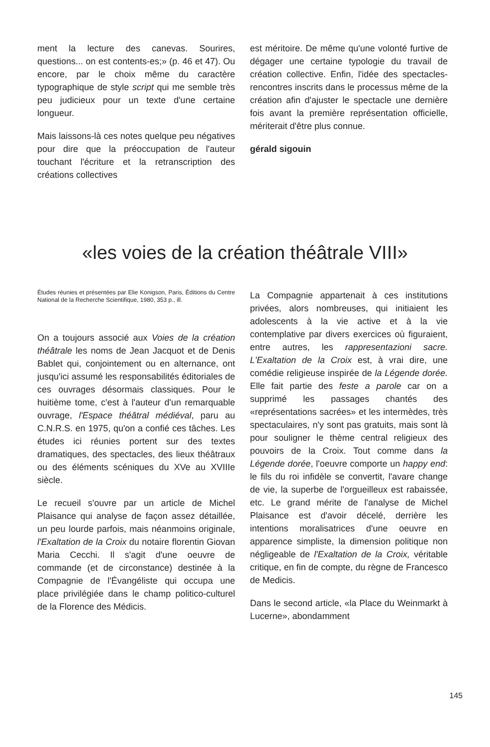ment la lecture des canevas. Sourires, questions... on est contents-es;» (p. 46 et 47). Ou encore, par le choix même du caractère typographique de style script qui me semble très peu judicieux pour un texte d'une certaine longueur.
Mais laissons-là ces notes quelque peu négatives pour dire que la préoccupation de l'auteur touchant l'écriture et la retranscription des créations collectives
est méritoire. De même qu'une volonté furtive de dégager une certaine typologie du travail de création collective. Enfin, l'idée des spectacles-rencontres inscrits dans le processus même de la création afin d'ajuster le spectacle une dernière fois avant la première représentation officielle, mériterait d'être plus connue.
gérald sigouin
«les voies de la création théâtrale VIII»
Études réunies et présentées par Elie Konigson, Paris, Éditions du Centre National de la Recherche Scientifique, 1980, 353 p., ill.
On a toujours associé aux Voies de la création théâtrale les noms de Jean Jacquot et de Denis Bablet qui, conjointement ou en alternance, ont jusqu'ici assumé les responsabilités éditoriales de ces ouvrages désormais classiques. Pour le huitième tome, c'est à l'auteur d'un remarquable ouvrage, l'Espace théâtral médiéval, paru au C.N.R.S. en 1975, qu'on a confié ces tâches. Les études ici réunies portent sur des textes dramatiques, des spectacles, des lieux théâtraux ou des éléments scéniques du XVe au XVIIIe siècle.
Le recueil s'ouvre par un article de Michel Plaisance qui analyse de façon assez détaillée, un peu lourde parfois, mais néanmoins originale, l'Exaltation de la Croix du notaire florentin Giovan Maria Cecchi. Il s'agit d'une oeuvre de commande (et de circonstance) destinée à la Compagnie de l'Évangéliste qui occupa une place privilégiée dans le champ politico-culturel de la Florence des Médicis.
La Compagnie appartenait à ces institutions privées, alors nombreuses, qui initiaient les adolescents à la vie active et à la vie contemplative par divers exercices où figuraient, entre autres, les rappresentazioni sacre. L'Exaltation de la Croix est, à vrai dire, une comédie religieuse inspirée de la Légende dorée. Elle fait partie des feste a parole car on a supprimé les passages chantés des «représentations sacrées» et les intermèdes, très spectaculaires, n'y sont pas gratuits, mais sont là pour souligner le thème central religieux des pouvoirs de la Croix. Tout comme dans la Légende dorée, l'oeuvre comporte un happy end: le fils du roi infidèle se convertit, l'avare change de vie, la superbe de l'orgueilleux est rabaissée, etc. Le grand mérite de l'analyse de Michel Plaisance est d'avoir décelé, derrière les intentions moralisatrices d'une oeuvre en apparence simpliste, la dimension politique non négligeable de l'Exaltation de la Croix, véritable critique, en fin de compte, du règne de Francesco de Medicis.
Dans le second article, «la Place du Weinmarkt à Lucerne», abondamment
145